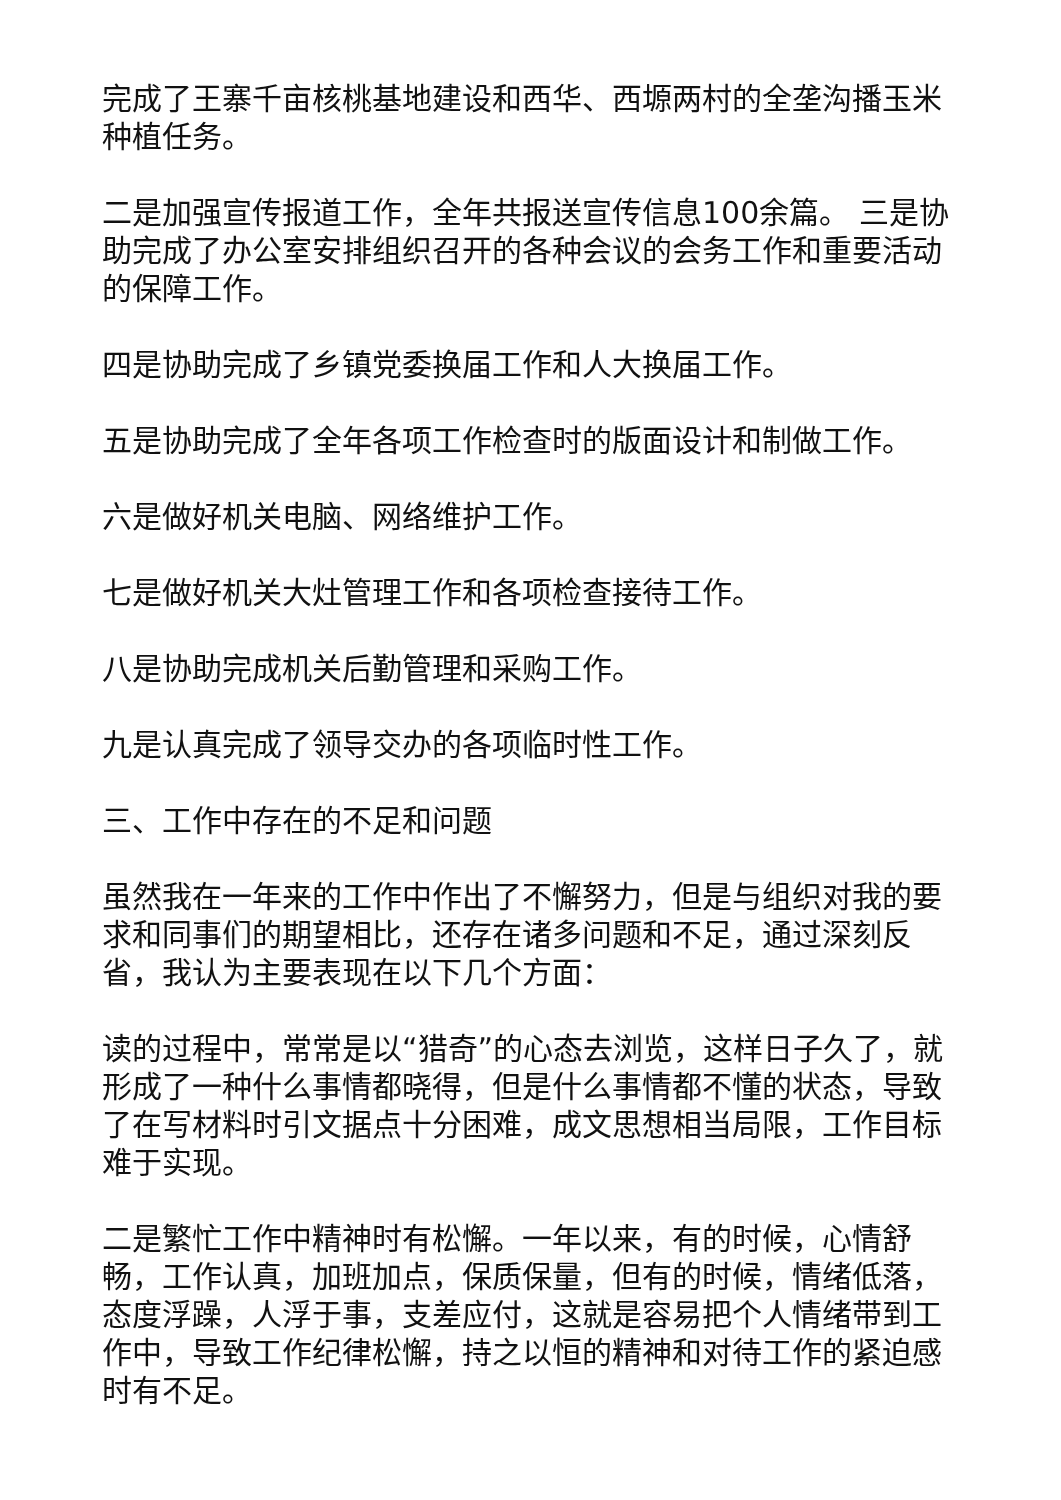完成了王寨千亩核桃基地建设和西华、西塬两村的全垄沟播玉米种植任务。
二是加强宣传报道工作，全年共报送宣传信息100余篇。 三是协助完成了办公室安排组织召开的各种会议的会务工作和重要活动的保障工作。
四是协助完成了乡镇党委换届工作和人大换届工作。
五是协助完成了全年各项工作检查时的版面设计和制做工作。
六是做好机关电脑、网络维护工作。
七是做好机关大灶管理工作和各项检查接待工作。
八是协助完成机关后勤管理和采购工作。
九是认真完成了领导交办的各项临时性工作。
三、工作中存在的不足和问题
虽然我在一年来的工作中作出了不懈努力，但是与组织对我的要求和同事们的期望相比，还存在诸多问题和不足，通过深刻反省，我认为主要表现在以下几个方面：
读的过程中，常常是以“猎奇”的心态去浏览，这样日子久了，就形成了一种什么事情都晓得，但是什么事情都不懂的状态，导致了在写材料时引文据点十分困难，成文思想相当局限，工作目标难于实现。
二是繁忙工作中精神时有松懈。一年以来，有的时候，心情舒畅，工作认真，加班加点，保质保量，但有的时候，情绪低落，态度浮躁，人浮于事，支差应付，这就是容易把个人情绪带到工作中，导致工作纪律松懈，持之以恒的精神和对待工作的紧迫感时有不足。